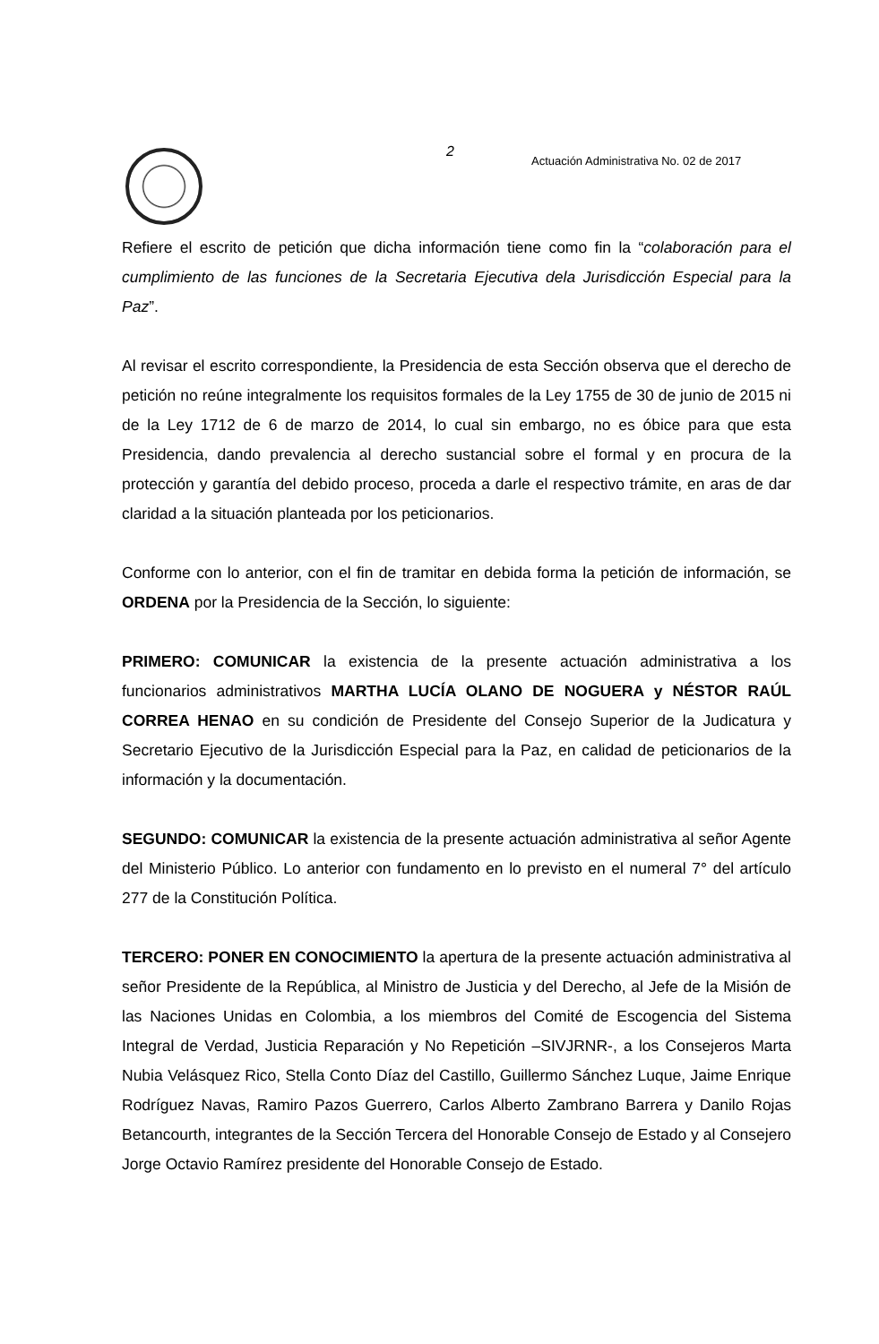2
Actuación Administrativa No. 02 de 2017
Refiere el escrito de petición que dicha información tiene como fin la “colaboración para el cumplimiento de las funciones de la Secretaria Ejecutiva dela Jurisdicción Especial para la Paz”.
Al revisar el escrito correspondiente, la Presidencia de esta Sección observa que el derecho de petición no reúne integralmente los requisitos formales de la Ley 1755 de 30 de junio de 2015 ni de la Ley 1712 de 6 de marzo de 2014, lo cual sin embargo, no es óbice para que esta Presidencia, dando prevalencia al derecho sustancial sobre el formal y en procura de la protección y garantía del debido proceso, proceda a darle el respectivo trámite, en aras de dar claridad a la situación planteada por los peticionarios.
Conforme con lo anterior, con el fin de tramitar en debida forma la petición de información, se ORDENA por la Presidencia de la Sección, lo siguiente:
PRIMERO: COMUNICAR la existencia de la presente actuación administrativa a los funcionarios administrativos MARTHA LUCÍA OLANO DE NOGUERA y NÉSTOR RAÚL CORREA HENAO en su condición de Presidente del Consejo Superior de la Judicatura y Secretario Ejecutivo de la Jurisdicción Especial para la Paz, en calidad de peticionarios de la información y la documentación.
SEGUNDO: COMUNICAR la existencia de la presente actuación administrativa al señor Agente del Ministerio Público. Lo anterior con fundamento en lo previsto en el numeral 7° del artículo 277 de la Constitución Política.
TERCERO: PONER EN CONOCIMIENTO la apertura de la presente actuación administrativa al señor Presidente de la República, al Ministro de Justicia y del Derecho, al Jefe de la Misión de las Naciones Unidas en Colombia, a los miembros del Comité de Escogencia del Sistema Integral de Verdad, Justicia Reparación y No Repetición –SIVJRNR-, a los Consejeros Marta Nubia Velásquez Rico, Stella Conto Díaz del Castillo, Guillermo Sánchez Luque, Jaime Enrique Rodríguez Navas, Ramiro Pazos Guerrero, Carlos Alberto Zambrano Barrera y Danilo Rojas Betancourth, integrantes de la Sección Tercera del Honorable Consejo de Estado y al Consejero Jorge Octavio Ramírez presidente del Honorable Consejo de Estado.